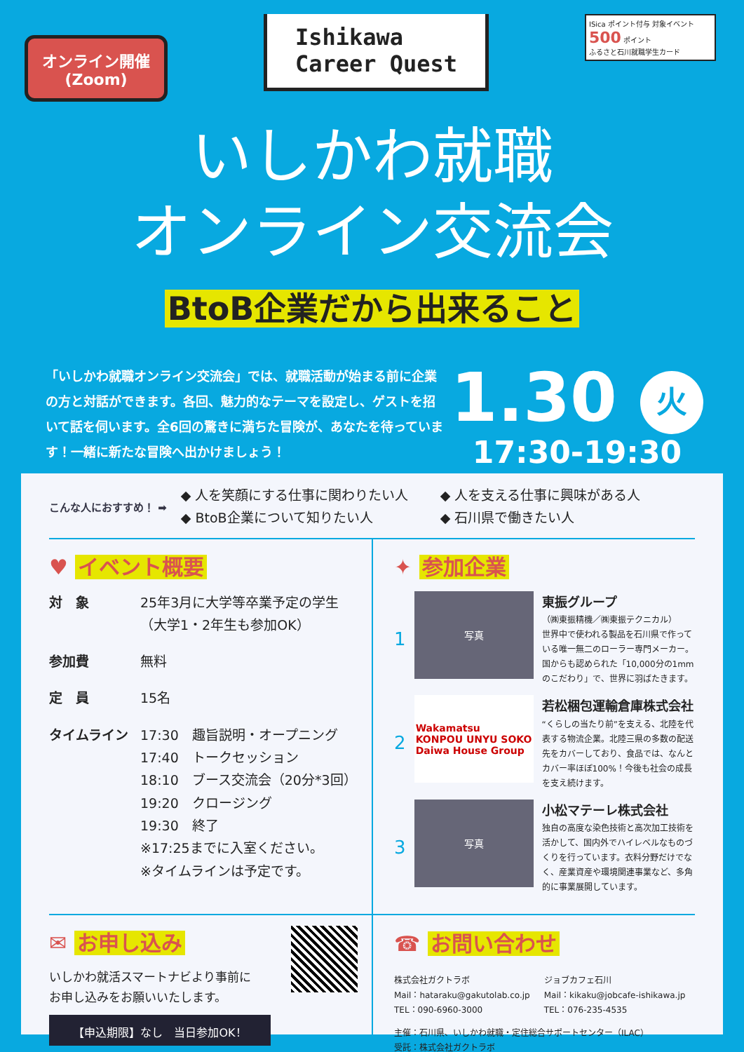オンライン開催
(Zoom)
Ishikawa
Career Quest
ISica ポイント付与 対象イベント 500 ポイント
ふるさと石川就職学生カード
いしかわ就職
オンライン交流会
BtoB企業だから出来ること
「いしかわ就職オンライン交流会」では、就職活動が始まる前に企業の方と対話ができます。各回、魅力的なテーマを設定し、ゲストを招いて話を伺います。全6回の驚きに満ちた冒険が、あなたを待っています！一緒に新たな冒険へ出かけましょう！
1.30 火
17:30-19:30
こんな人におすすめ！ ➡
◆ 人を笑顔にする仕事に関わりたい人
◆ 人を支える仕事に興味がある人
◆ BtoB企業について知りたい人
◆ 石川県で働きたい人
♥ イベント概要
対　象 25年3月に大学等卒業予定の学生
（大学1・2年生も参加OK）
参加費 無料
定　員 15名
タイムライン 17:30　趣旨説明・オープニング
17:40　トークセッション
18:10　ブース交流会（20分*3回）
19:20　クロージング
19:30　終了
※17:25までに入室ください。
※タイムラインは予定です。
✦ 参加企業
1
写真
東振グループ
（㈱東振精機／㈱東振テクニカル）
世界中で使われる製品を石川県で作っている唯一無二のローラー専門メーカー。国からも認められた「10,000分の1mmのこだわり」で、世界に羽ばたきます。
2
Wakamatsu
KONPOU UNYU SOKO
Daiwa House Group
若松梱包運輸倉庫株式会社
“くらしの当たり前”を支える、北陸を代表する物流企業。北陸三県の多数の配送先をカバーしており、食品では、なんとカバー率ほぼ100%！今後も社会の成長を支え続けます。
3
写真
小松マテーレ株式会社
独自の高度な染色技術と高次加工技術を活かして、国内外でハイレベルなものづくりを行っています。衣料分野だけでなく、産業資産や環境関連事業など、多角的に事業展開しています。
✉ お申し込み
いしかわ就活スマートナビより事前に
お申し込みをお願いいたします。
【申込期限】なし　当日参加OK！
☎ お問い合わせ
株式会社ガクトラボ
Mail：hataraku@gakutolab.co.jp
TEL：090-6960-3000
ジョブカフェ石川
Mail：kikaku@jobcafe-ishikawa.jp
TEL：076-235-4535
主催：石川県、いしかわ就職・定住総合サポートセンター（ILAC）
受託：株式会社ガクトラボ